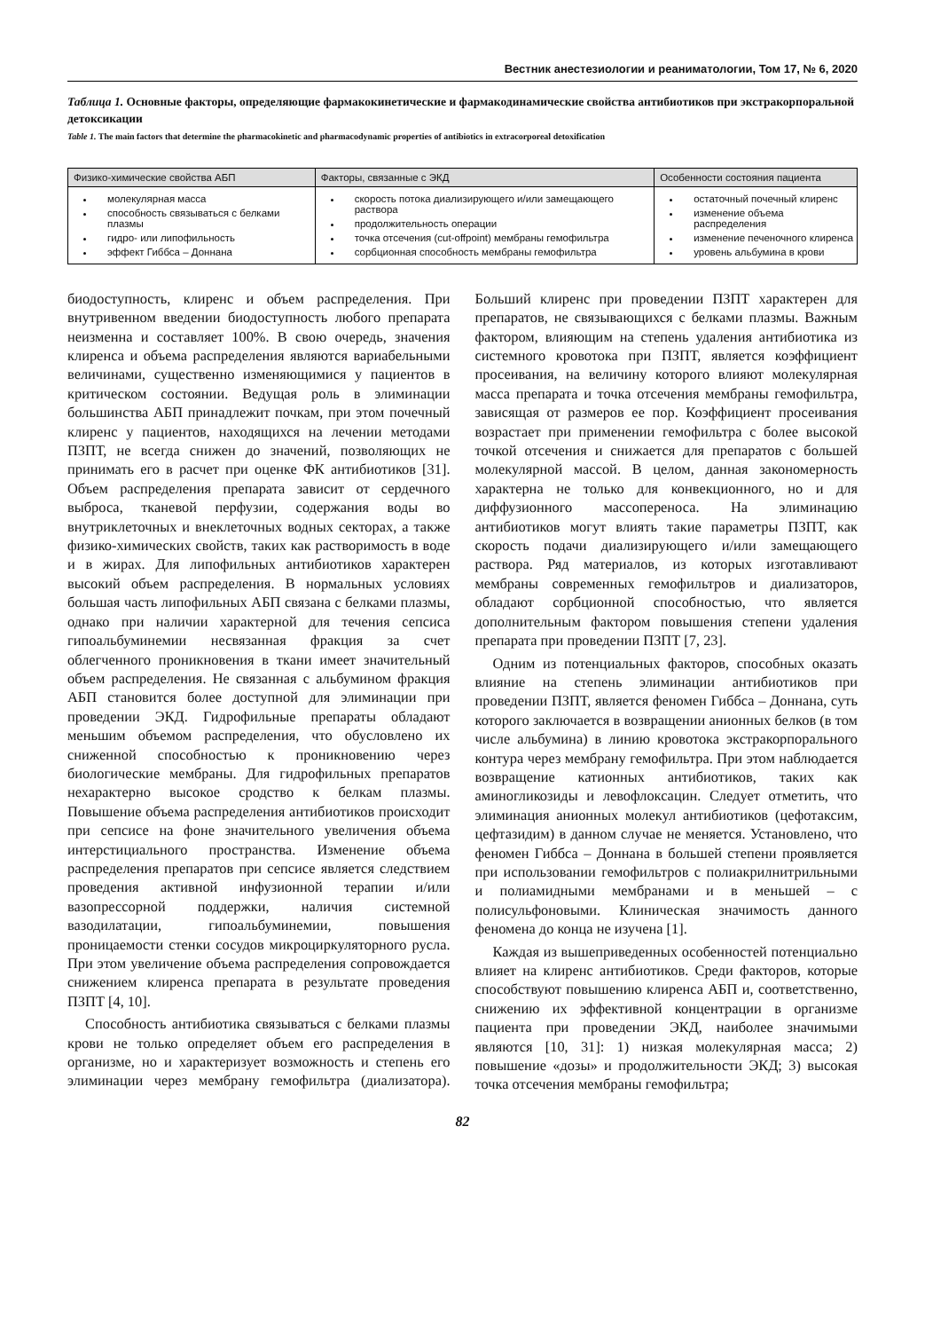Вестник анестезиологии и реаниматологии, Том 17, № 6, 2020
Таблица 1. Основные факторы, определяющие фармакокинетические и фармакодинамические свойства антибиотиков при экстракорпоральной детоксикации
Table 1. The main factors that determine the pharmacokinetic and pharmacodynamic properties of antibiotics in extracorporeal detoxification
| Физико-химические свойства АБП | Факторы, связанные с ЭКД | Особенности состояния пациента |
| --- | --- | --- |
| молекулярная масса способность связываться с белками плазмы гидро- или липофильность эффект Гиббса – Доннана | скорость потока диализирующего и/или замещающего раствора продолжительность операции точка отсечения (cut-offpoint) мембраны гемофильтра сорбционная способность мембраны гемофильтра | остаточный почечный клиренс изменение объема распределения изменение печеночного клиренса уровень альбумина в крови |
биодоступность, клиренс и объем распределения. При внутривенном введении биодоступность любого препарата неизменна и составляет 100%. В свою очередь, значения клиренса и объема распределения являются вариабельными величинами, существенно изменяющимися у пациентов в критическом состоянии. Ведущая роль в элиминации большинства АБП принадлежит почкам, при этом почечный клиренс у пациентов, находящихся на лечении методами ПЗПТ, не всегда снижен до значений, позволяющих не принимать его в расчет при оценке ФК антибиотиков [31]. Объем распределения препарата зависит от сердечного выброса, тканевой перфузии, содержания воды во внутриклеточных и внеклеточных водных секторах, а также физико-химических свойств, таких как растворимость в воде и в жирах. Для липофильных антибиотиков характерен высокий объем распределения. В нормальных условиях большая часть липофильных АБП связана с белками плазмы, однако при наличии характерной для течения сепсиса гипоальбуминемии несвязанная фракция за счет облегченного проникновения в ткани имеет значительный объем распределения. Не связанная с альбумином фракция АБП становится более доступной для элиминации при проведении ЭКД. Гидрофильные препараты обладают меньшим объемом распределения, что обусловлено их сниженной способностью к проникновению через биологические мембраны. Для гидрофильных препаратов нехарактерно высокое сродство к белкам плазмы. Повышение объема распределения антибиотиков происходит при сепсисе на фоне значительного увеличения объема интерстициального пространства. Изменение объема распределения препаратов при сепсисе является следствием проведения активной инфузионной терапии и/или вазопрессорной поддержки, наличия системной вазодилатации, гипоальбуминемии, повышения проницаемости стенки сосудов микроциркуляторного русла. При этом увеличение объема распределения сопровождается снижением клиренса препарата в результате проведения ПЗПТ [4, 10].
Способность антибиотика связываться с белками плазмы крови не только определяет объем его распределения в организме, но и характеризует возможность и степень его элиминации через мембрану гемофильтра (диализатора). Больший клиренс при проведении ПЗПТ характерен для препаратов, не связывающихся с белками плазмы. Важным фактором, влияющим на степень удаления антибиотика из системного кровотока при ПЗПТ, является коэффициент просеивания, на величину которого влияют молекулярная масса препарата и точка отсечения мембраны гемофильтра, зависящая от размеров ее пор. Коэффициент просеивания возрастает при применении гемофильтра с более высокой точкой отсечения и снижается для препаратов с большей молекулярной массой. В целом, данная закономерность характерна не только для конвекционного, но и для диффузионного массопереноса. На элиминацию антибиотиков могут влиять такие параметры ПЗПТ, как скорость подачи диализирующего и/или замещающего раствора. Ряд материалов, из которых изготавливают мембраны современных гемофильтров и диализаторов, обладают сорбционной способностью, что является дополнительным фактором повышения степени удаления препарата при проведении ПЗПТ [7, 23].
Одним из потенциальных факторов, способных оказать влияние на степень элиминации антибиотиков при проведении ПЗПТ, является феномен Гиббса – Доннана, суть которого заключается в возвращении анионных белков (в том числе альбумина) в линию кровотока экстракорпорального контура через мембрану гемофильтра. При этом наблюдается возвращение катионных антибиотиков, таких как аминогликозиды и левофлоксацин. Следует отметить, что элиминация анионных молекул антибиотиков (цефотаксим, цефтазидим) в данном случае не меняется. Установлено, что феномен Гиббса – Доннана в большей степени проявляется при использовании гемофильтров с полиакрилнитрильными и полиамидными мембранами и в меньшей – с полисульфоновыми. Клиническая значимость данного феномена до конца не изучена [1].
Каждая из вышеприведенных особенностей потенциально влияет на клиренс антибиотиков. Среди факторов, которые способствуют повышению клиренса АБП и, соответственно, снижению их эффективной концентрации в организме пациента при проведении ЭКД, наиболее значимыми являются [10, 31]: 1) низкая молекулярная масса; 2) повышение «дозы» и продолжительности ЭКД; 3) высокая точка отсечения мембраны гемофильтра;
82